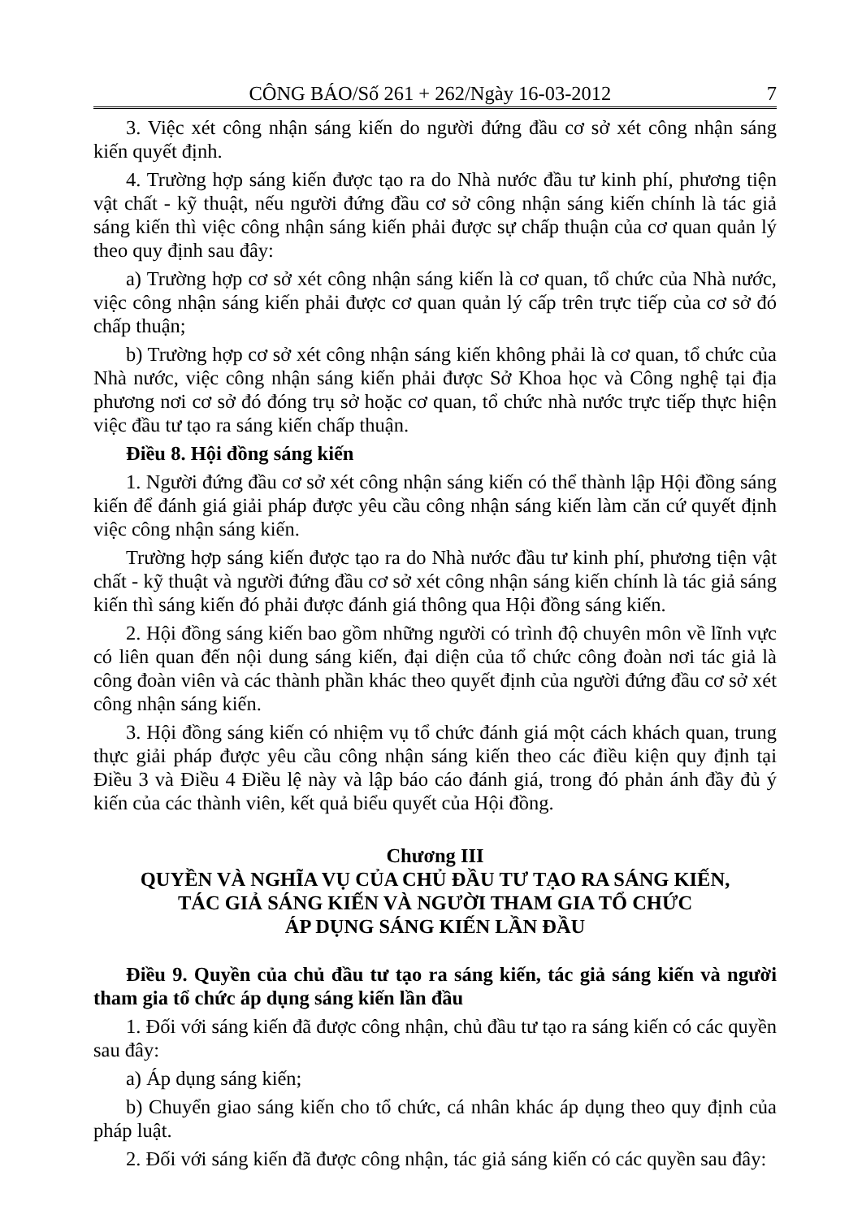CÔNG BÁO/Số 261 + 262/Ngày 16-03-2012 7
3. Việc xét công nhận sáng kiến do người đứng đầu cơ sở xét công nhận sáng kiến quyết định.
4. Trường hợp sáng kiến được tạo ra do Nhà nước đầu tư kinh phí, phương tiện vật chất - kỹ thuật, nếu người đứng đầu cơ sở công nhận sáng kiến chính là tác giả sáng kiến thì việc công nhận sáng kiến phải được sự chấp thuận của cơ quan quản lý theo quy định sau đây:
a) Trường hợp cơ sở xét công nhận sáng kiến là cơ quan, tổ chức của Nhà nước, việc công nhận sáng kiến phải được cơ quan quản lý cấp trên trực tiếp của cơ sở đó chấp thuận;
b) Trường hợp cơ sở xét công nhận sáng kiến không phải là cơ quan, tổ chức của Nhà nước, việc công nhận sáng kiến phải được Sở Khoa học và Công nghệ tại địa phương nơi cơ sở đó đóng trụ sở hoặc cơ quan, tổ chức nhà nước trực tiếp thực hiện việc đầu tư tạo ra sáng kiến chấp thuận.
Điều 8. Hội đồng sáng kiến
1. Người đứng đầu cơ sở xét công nhận sáng kiến có thể thành lập Hội đồng sáng kiến để đánh giá giải pháp được yêu cầu công nhận sáng kiến làm căn cứ quyết định việc công nhận sáng kiến.
Trường hợp sáng kiến được tạo ra do Nhà nước đầu tư kinh phí, phương tiện vật chất - kỹ thuật và người đứng đầu cơ sở xét công nhận sáng kiến chính là tác giả sáng kiến thì sáng kiến đó phải được đánh giá thông qua Hội đồng sáng kiến.
2. Hội đồng sáng kiến bao gồm những người có trình độ chuyên môn về lĩnh vực có liên quan đến nội dung sáng kiến, đại diện của tổ chức công đoàn nơi tác giả là công đoàn viên và các thành phần khác theo quyết định của người đứng đầu cơ sở xét công nhận sáng kiến.
3. Hội đồng sáng kiến có nhiệm vụ tổ chức đánh giá một cách khách quan, trung thực giải pháp được yêu cầu công nhận sáng kiến theo các điều kiện quy định tại Điều 3 và Điều 4 Điều lệ này và lập báo cáo đánh giá, trong đó phản ánh đầy đủ ý kiến của các thành viên, kết quả biểu quyết của Hội đồng.
Chương III
QUYỀN VÀ NGHĨA VỤ CỦA CHỦ ĐẦU TƯ TẠO RA SÁNG KIẾN,
TÁC GIẢ SÁNG KIẾN VÀ NGƯỜI THAM GIA TỔ CHỨC
ÁP DỤNG SÁNG KIẾN LẦN ĐẦU
Điều 9. Quyền của chủ đầu tư tạo ra sáng kiến, tác giả sáng kiến và người tham gia tổ chức áp dụng sáng kiến lần đầu
1. Đối với sáng kiến đã được công nhận, chủ đầu tư tạo ra sáng kiến có các quyền sau đây:
a) Áp dụng sáng kiến;
b) Chuyển giao sáng kiến cho tổ chức, cá nhân khác áp dụng theo quy định của pháp luật.
2. Đối với sáng kiến đã được công nhận, tác giả sáng kiến có các quyền sau đây: